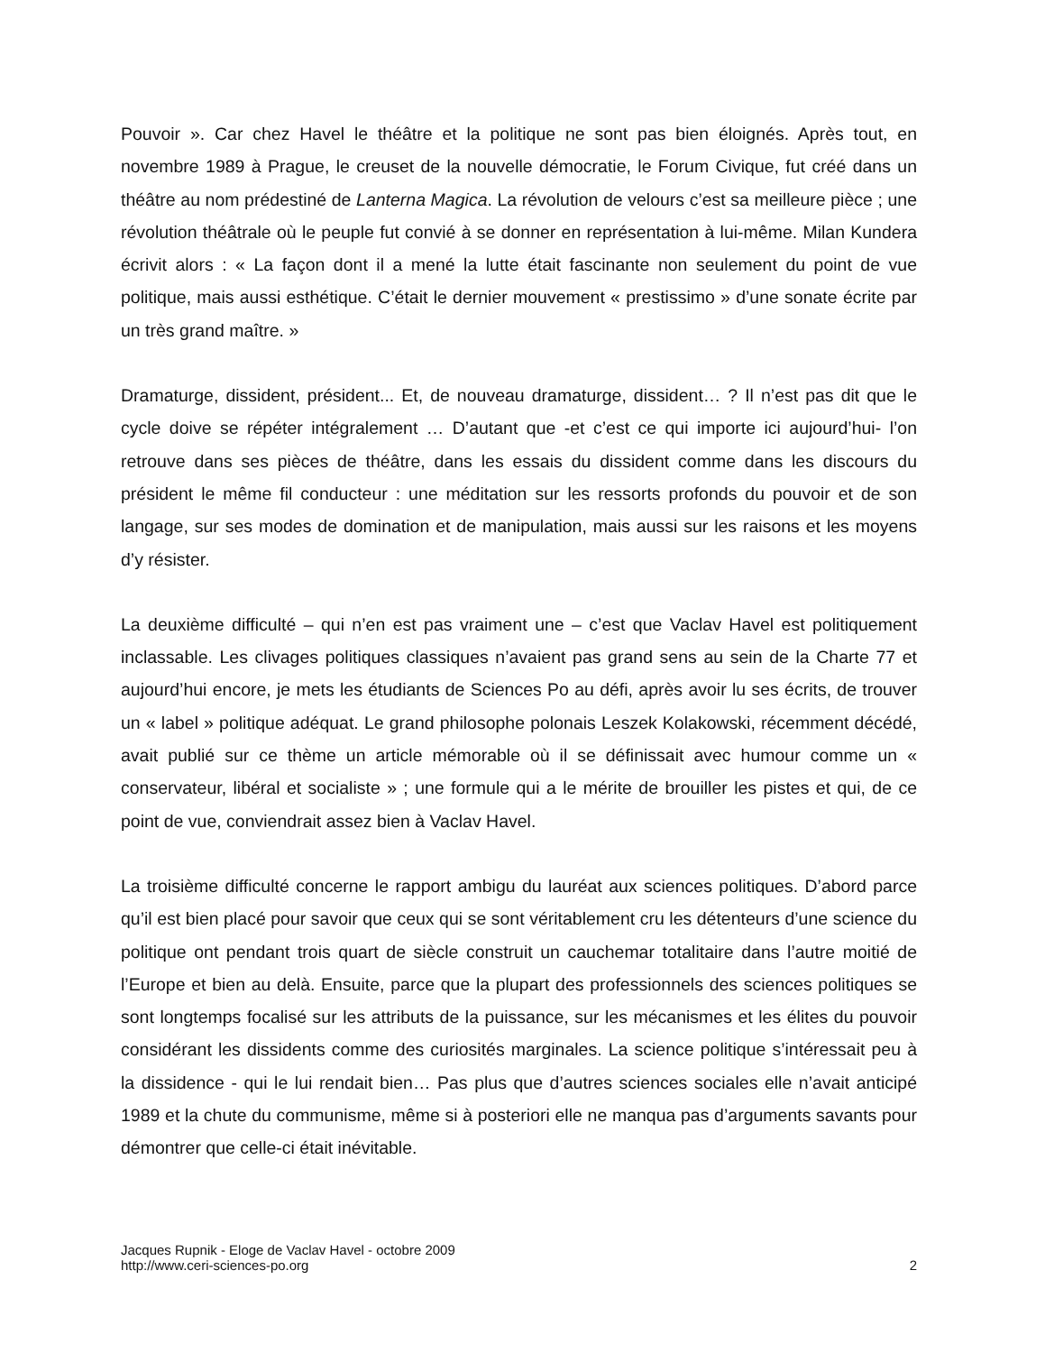Pouvoir ». Car chez Havel le théâtre et la politique ne sont pas bien éloignés. Après tout, en novembre 1989 à Prague, le creuset de la nouvelle démocratie, le Forum Civique, fut créé dans un théâtre au nom prédestiné de Lanterna Magica. La révolution de velours c’est sa meilleure pièce ; une révolution théâtrale où le peuple fut convié à se donner en représentation à lui-même. Milan Kundera écrivit alors : « La façon dont il a mené la lutte était fascinante non seulement du point de vue politique, mais aussi esthétique. C’était le dernier mouvement « prestissimo » d’une sonate écrite par un très grand maître. »
Dramaturge, dissident, président... Et, de nouveau dramaturge, dissident… ? Il n’est pas dit que le cycle doive se répéter intégralement … D’autant que -et c’est ce qui importe ici aujourd’hui- l’on retrouve dans ses pièces de théâtre, dans les essais du dissident comme dans les discours du président le même fil conducteur : une méditation sur les ressorts profonds du pouvoir et de son langage, sur ses modes de domination et de manipulation, mais aussi sur les raisons et les moyens d’y résister.
La deuxième difficulté – qui n’en est pas vraiment une – c’est que Vaclav Havel est politiquement inclassable. Les clivages politiques classiques n’avaient pas grand sens au sein de la Charte 77 et aujourd’hui encore, je mets les étudiants de Sciences Po au défi, après avoir lu ses écrits, de trouver un « label » politique adéquat. Le grand philosophe polonais Leszek Kolakowski, récemment décédé, avait publié sur ce thème un article mémorable où il se définissait avec humour comme un « conservateur, libéral et socialiste » ; une formule qui a le mérite de brouiller les pistes et qui, de ce point de vue, conviendrait assez bien à Vaclav Havel.
La troisième difficulté concerne le rapport ambigu du lauréat aux sciences politiques. D’abord parce qu’il est bien placé pour savoir que ceux qui se sont véritablement cru les détenteurs d’une science du politique ont pendant trois quart de siècle construit un cauchemar totalitaire dans l’autre moitié de l’Europe et bien au delà. Ensuite, parce que la plupart des professionnels des sciences politiques se sont longtemps focalisé sur les attributs de la puissance, sur les mécanismes et les élites du pouvoir considérant les dissidents comme des curiosités marginales. La science politique s’intéressait peu à la dissidence - qui le lui rendait bien… Pas plus que d’autres sciences sociales elle n’avait anticipé 1989 et la chute du communisme, même si à posteriori elle ne manqua pas d’arguments savants pour démontrer que celle-ci était inévitable.
Jacques Rupnik - Eloge de Vaclav Havel - octobre 2009
http://www.ceri-sciences-po.org
2